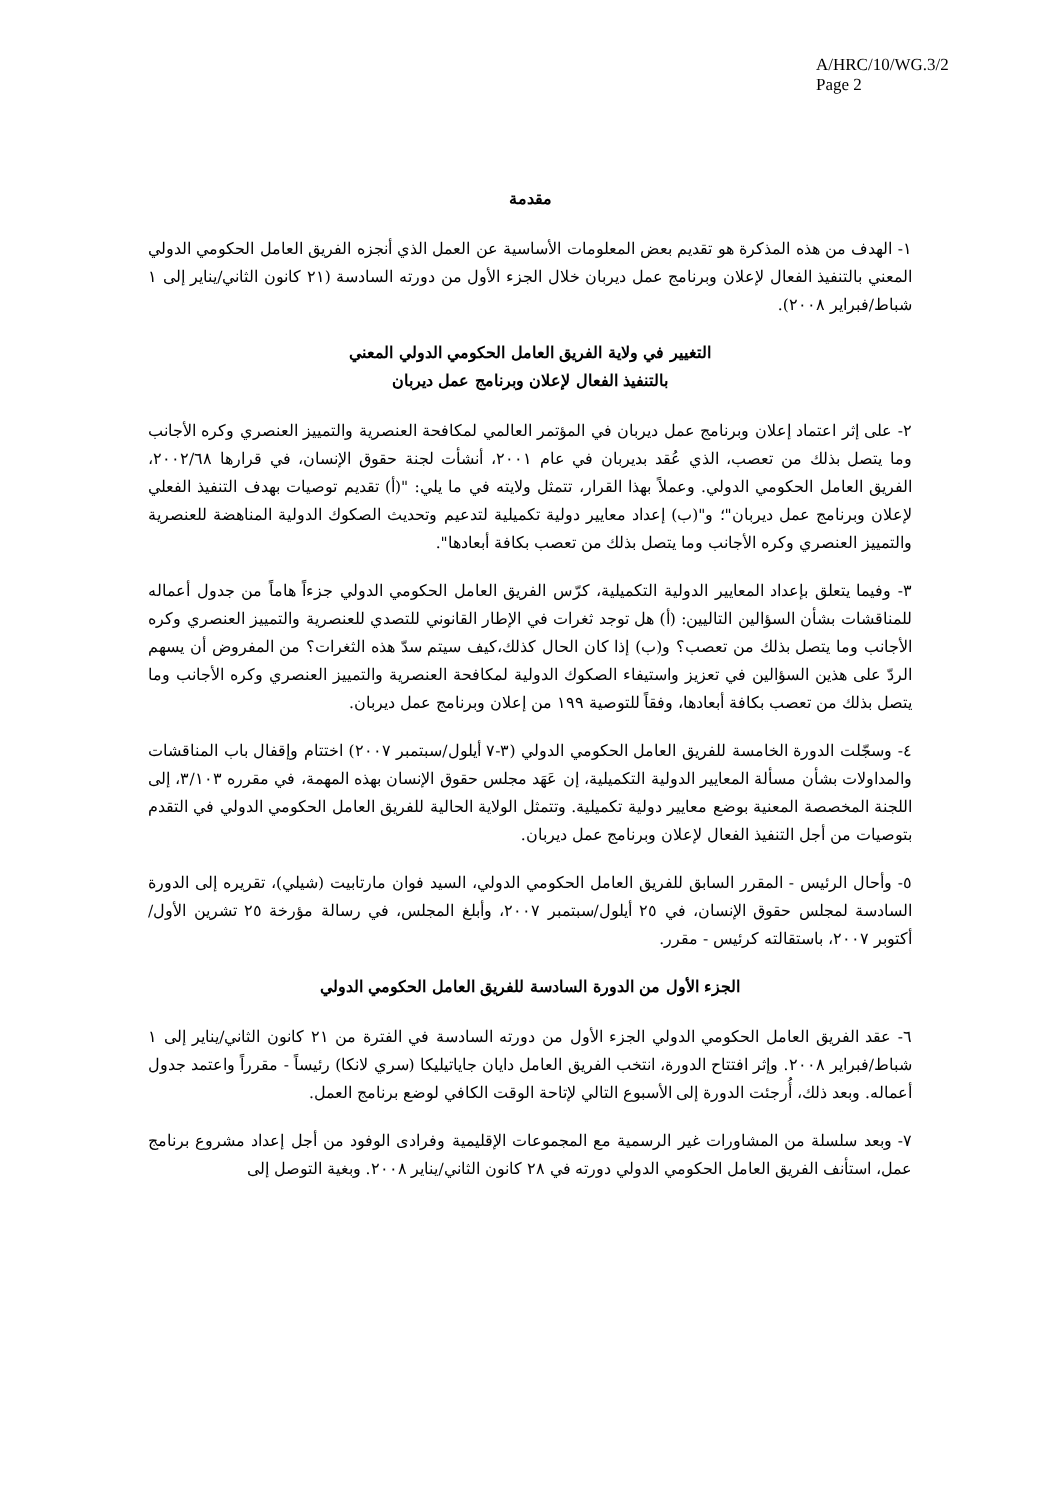A/HRC/10/WG.3/2
Page 2
مقدمة
١- الهدف من هذه المذكرة هو تقديم بعض المعلومات الأساسية عن العمل الذي أنجزه الفريق العامل الحكومي الدولي المعني بالتنفيذ الفعال لإعلان وبرنامج عمل ديربان خلال الجزء الأول من دورته السادسة (٢١ كانون الثاني/يناير إلى ١ شباط/فبراير ٢٠٠٨).
التغيير في ولاية الفريق العامل الحكومي الدولي المعني
بالتنفيذ الفعال لإعلان وبرنامج عمل ديربان
٢- على إثر اعتماد إعلان وبرنامج عمل ديربان في المؤتمر العالمي لمكافحة العنصرية والتمييز العنصري وكره الأجانب وما يتصل بذلك من تعصب، الذي عُقد بديربان في عام ٢٠٠١، أنشأت لجنة حقوق الإنسان، في قرارها ٢٠٠٢/٦٨، الفريق العامل الحكومي الدولي. وعملاً بهذا القرار، تتمثل ولايته في ما يلي: "(أ) تقديم توصيات بهدف التنفيذ الفعلي لإعلان وبرنامج عمل ديربان"؛ و"(ب) إعداد معايير دولية تكميلية لتدعيم وتحديث الصكوك الدولية المناهضة للعنصرية والتمييز العنصري وكره الأجانب وما يتصل بذلك من تعصب بكافة أبعادها".
٣- وفيما يتعلق بإعداد المعايير الدولية التكميلية، كرّس الفريق العامل الحكومي الدولي جزءاً هاماً من جدول أعماله للمناقشات بشأن السؤالين التاليين: (أ) هل توجد ثغرات في الإطار القانوني للتصدي للعنصرية والتمييز العنصري وكره الأجانب وما يتصل بذلك من تعصب؟ و(ب) إذا كان الحال كذلك،كيف سيتم سدّ هذه الثغرات؟ من المفروض أن يسهم الردّ على هذين السؤالين في تعزيز واستيفاء الصكوك الدولية لمكافحة العنصرية والتمييز العنصري وكره الأجانب وما يتصل بذلك من تعصب بكافة أبعادها، وفقاً للتوصية ١٩٩ من إعلان وبرنامج عمل ديربان.
٤- وسجّلت الدورة الخامسة للفريق العامل الحكومي الدولي (٣-٧ أيلول/سبتمبر ٢٠٠٧) اختتام وإقفال باب المناقشات والمداولات بشأن مسألة المعايير الدولية التكميلية، إن عَهَد مجلس حقوق الإنسان بهذه المهمة، في مقرره ٣/١٠٣، إلى اللجنة المخصصة المعنية بوضع معايير دولية تكميلية. وتتمثل الولاية الحالية للفريق العامل الحكومي الدولي في التقدم بتوصيات من أجل التنفيذ الفعال لإعلان وبرنامج عمل ديربان.
٥- وأحال الرئيس - المقرر السابق للفريق العامل الحكومي الدولي، السيد فوان مارتابيت (شيلي)، تقريره إلى الدورة السادسة لمجلس حقوق الإنسان، في ٢٥ أيلول/سبتمبر ٢٠٠٧، وأبلغ المجلس، في رسالة مؤرخة ٢٥ تشرين الأول/أكتوبر ٢٠٠٧، باستقالته كرئيس - مقرر.
الجزء الأول من الدورة السادسة للفريق العامل الحكومي الدولي
٦- عقد الفريق العامل الحكومي الدولي الجزء الأول من دورته السادسة في الفترة من ٢١ كانون الثاني/يناير إلى ١ شباط/فبراير ٢٠٠٨. وإثر افتتاح الدورة، انتخب الفريق العامل دايان جاياتيليكا (سري لانكا) رئيساً - مقرراً واعتمد جدول أعماله. وبعد ذلك، أُرجئت الدورة إلى الأسبوع التالي لإتاحة الوقت الكافي لوضع برنامج العمل.
٧- وبعد سلسلة من المشاورات غير الرسمية مع المجموعات الإقليمية وفرادى الوفود من أجل إعداد مشروع برنامج عمل، استأنف الفريق العامل الحكومي الدولي دورته في ٢٨ كانون الثاني/يناير ٢٠٠٨. وبغية التوصل إلى